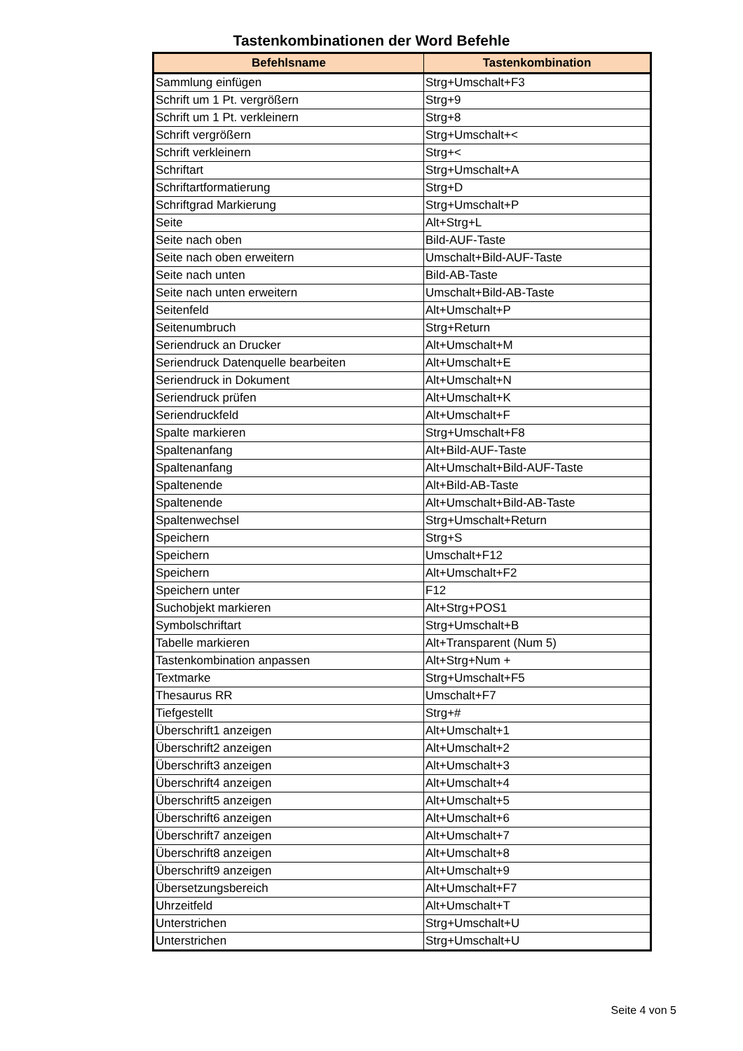Tastenkombinationen der Word Befehle
| Befehlsname | Tastenkombination |
| --- | --- |
| Sammlung einfügen | Strg+Umschalt+F3 |
| Schrift um 1 Pt. vergrößern | Strg+9 |
| Schrift um 1 Pt. verkleinern | Strg+8 |
| Schrift vergrößern | Strg+Umschalt+< |
| Schrift verkleinern | Strg+< |
| Schriftart | Strg+Umschalt+A |
| Schriftartformatierung | Strg+D |
| Schriftgrad Markierung | Strg+Umschalt+P |
| Seite | Alt+Strg+L |
| Seite nach oben | Bild-AUF-Taste |
| Seite nach oben erweitern | Umschalt+Bild-AUF-Taste |
| Seite nach unten | Bild-AB-Taste |
| Seite nach unten erweitern | Umschalt+Bild-AB-Taste |
| Seitenfeld | Alt+Umschalt+P |
| Seitenumbruch | Strg+Return |
| Seriendruck an Drucker | Alt+Umschalt+M |
| Seriendruck Datenquelle bearbeiten | Alt+Umschalt+E |
| Seriendruck in Dokument | Alt+Umschalt+N |
| Seriendruck prüfen | Alt+Umschalt+K |
| Seriendruckfeld | Alt+Umschalt+F |
| Spalte markieren | Strg+Umschalt+F8 |
| Spaltenanfang | Alt+Bild-AUF-Taste |
| Spaltenanfang | Alt+Umschalt+Bild-AUF-Taste |
| Spaltenende | Alt+Bild-AB-Taste |
| Spaltenende | Alt+Umschalt+Bild-AB-Taste |
| Spaltenwechsel | Strg+Umschalt+Return |
| Speichern | Strg+S |
| Speichern | Umschalt+F12 |
| Speichern | Alt+Umschalt+F2 |
| Speichern unter | F12 |
| Suchobjekt markieren | Alt+Strg+POS1 |
| Symbolschriftart | Strg+Umschalt+B |
| Tabelle markieren | Alt+Transparent (Num 5) |
| Tastenkombination anpassen | Alt+Strg+Num + |
| Textmarke | Strg+Umschalt+F5 |
| Thesaurus RR | Umschalt+F7 |
| Tiefgestellt | Strg+# |
| Überschrift1 anzeigen | Alt+Umschalt+1 |
| Überschrift2 anzeigen | Alt+Umschalt+2 |
| Überschrift3 anzeigen | Alt+Umschalt+3 |
| Überschrift4 anzeigen | Alt+Umschalt+4 |
| Überschrift5 anzeigen | Alt+Umschalt+5 |
| Überschrift6 anzeigen | Alt+Umschalt+6 |
| Überschrift7 anzeigen | Alt+Umschalt+7 |
| Überschrift8 anzeigen | Alt+Umschalt+8 |
| Überschrift9 anzeigen | Alt+Umschalt+9 |
| Übersetzungsbereich | Alt+Umschalt+F7 |
| Uhrzeitfeld | Alt+Umschalt+T |
| Unterstrichen | Strg+Umschalt+U |
| Unterstrichen | Strg+Umschalt+U |
Seite 4 von 5